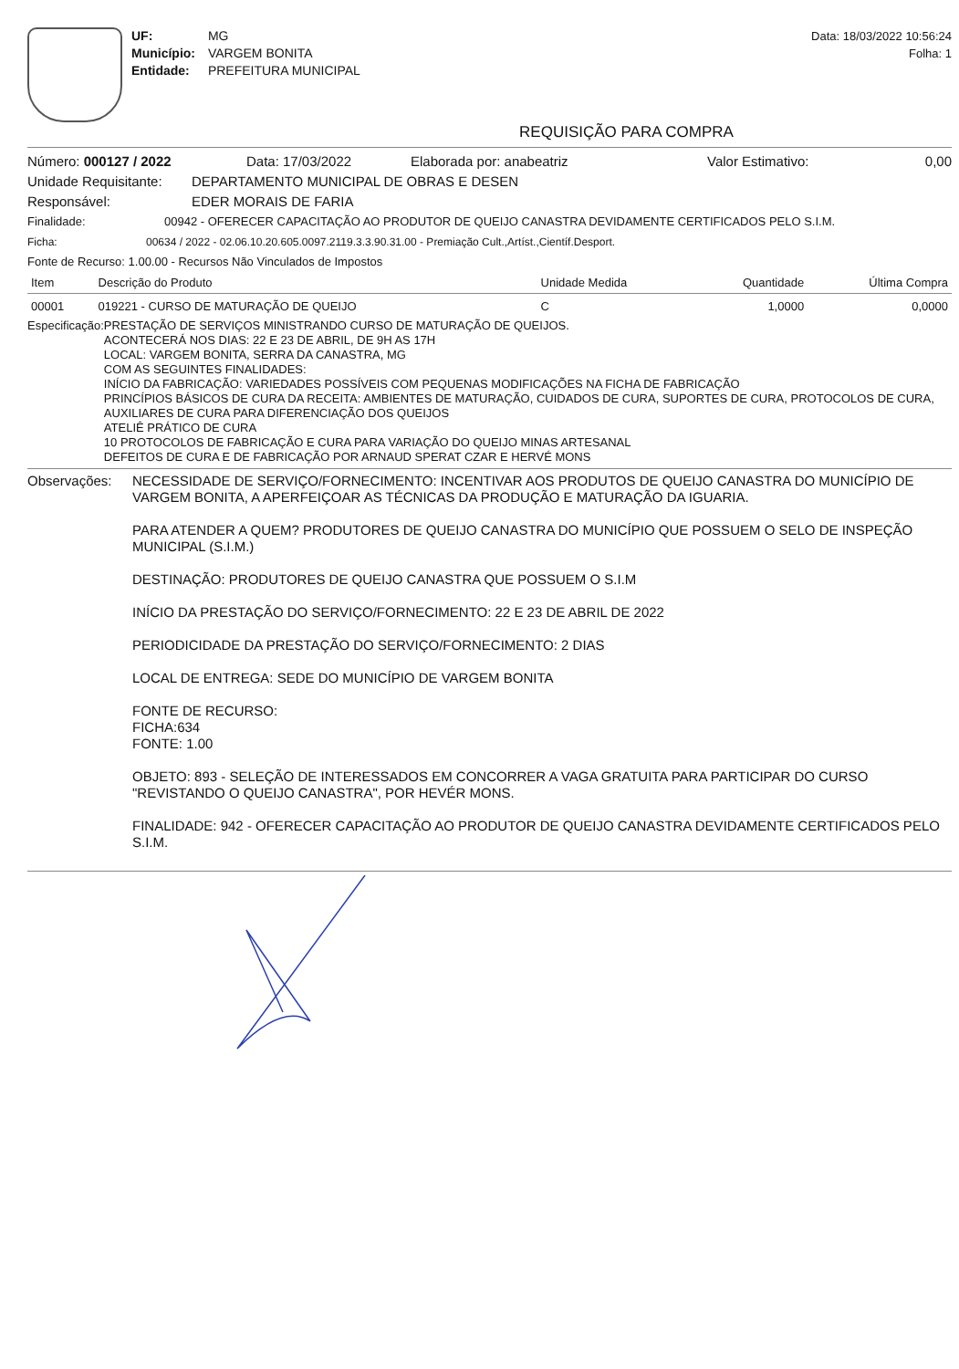UF: MG
Município: VARGEM BONITA
Entidade: PREFEITURA MUNICIPAL
Data: 18/03/2022 10:56:24
Folha: 1
REQUISIÇÃO PARA COMPRA
Número: 000127 / 2022 Data: 17/03/2022 Elaborada por: anabeatriz Valor Estimativo: 0,00
Unidade Requisitante: DEPARTAMENTO MUNICIPAL DE OBRAS E DESEN
Responsável: EDER MORAIS DE FARIA
Finalidade: 00942 - OFERECER CAPACITAÇÃO AO PRODUTOR DE QUEIJO CANASTRA DEVIDAMENTE CERTIFICADOS PELO S.I.M.
Ficha: 00634 / 2022 - 02.06.10.20.605.0097.2119.3.3.90.31.00 - Premiação Cult.,Artíst.,Científ.Desport.
Fonte de Recurso: 1.00.00 - Recursos Não Vinculados de Impostos
| Item | Descrição do Produto | Unidade Medida | Quantidade | Última Compra |
| --- | --- | --- | --- | --- |
| 00001 | 019221 - CURSO DE MATURAÇÃO DE QUEIJO | C | 1,0000 | 0,0000 |
Especificação:
PRESTAÇÃO DE SERVIÇOS MINISTRANDO CURSO DE MATURAÇÃO DE QUEIJOS.
ACONTECERÁ NOS DIAS: 22 E 23 DE ABRIL, DE 9H AS 17H
LOCAL: VARGEM BONITA, SERRA DA CANASTRA, MG
COM AS SEGUINTES FINALIDADES:
INÍCIO DA FABRICAÇÃO: VARIEDADES POSSÍVEIS COM PEQUENAS MODIFICAÇÕES NA FICHA DE FABRICAÇÃO
PRINCÍPIOS BÁSICOS DE CURA DA RECEITA: AMBIENTES DE MATURAÇÃO, CUIDADOS DE CURA, SUPORTES DE CURA, PROTOCOLOS DE CURA, AUXILIARES DE CURA PARA DIFERENCIAÇÃO DOS QUEIJOS
ATELIÊ PRÁTICO DE CURA
10 PROTOCOLOS DE FABRICAÇÃO E CURA PARA VARIAÇÃO DO QUEIJO MINAS ARTESANAL
DEFEITOS DE CURA E DE FABRICAÇÃO POR ARNAUD SPERAT CZAR E HERVÉ MONS
Observações: NECESSIDADE DE SERVIÇO/FORNECIMENTO: INCENTIVAR AOS PRODUTOS DE QUEIJO CANASTRA DO MUNICÍPIO DE VARGEM BONITA, A APERFEIÇOAR AS TÉCNICAS DA PRODUÇÃO E MATURAÇÃO DA IGUARIA.
PARA ATENDER A QUEM? PRODUTORES DE QUEIJO CANASTRA DO MUNICÍPIO QUE POSSUEM O SELO DE INSPEÇÃO MUNICIPAL (S.I.M.)
DESTINAÇÃO: PRODUTORES DE QUEIJO CANASTRA QUE POSSUEM O S.I.M
INÍCIO DA PRESTAÇÃO DO SERVIÇO/FORNECIMENTO: 22 E 23 DE ABRIL DE 2022
PERIODICIDADE DA PRESTAÇÃO DO SERVIÇO/FORNECIMENTO: 2 DIAS
LOCAL DE ENTREGA: SEDE DO MUNICÍPIO DE VARGEM BONITA
FONTE DE RECURSO:
FICHA:634
FONTE: 1.00
OBJETO: 893 - SELEÇÃO DE INTERESSADOS EM CONCORRER A VAGA GRATUITA PARA PARTICIPAR DO CURSO "REVISTANDO O QUEIJO CANASTRA", POR HEVÉR MONS.
FINALIDADE: 942 - OFERECER CAPACITAÇÃO AO PRODUTOR DE QUEIJO CANASTRA DEVIDAMENTE CERTIFICADOS PELO S.I.M.